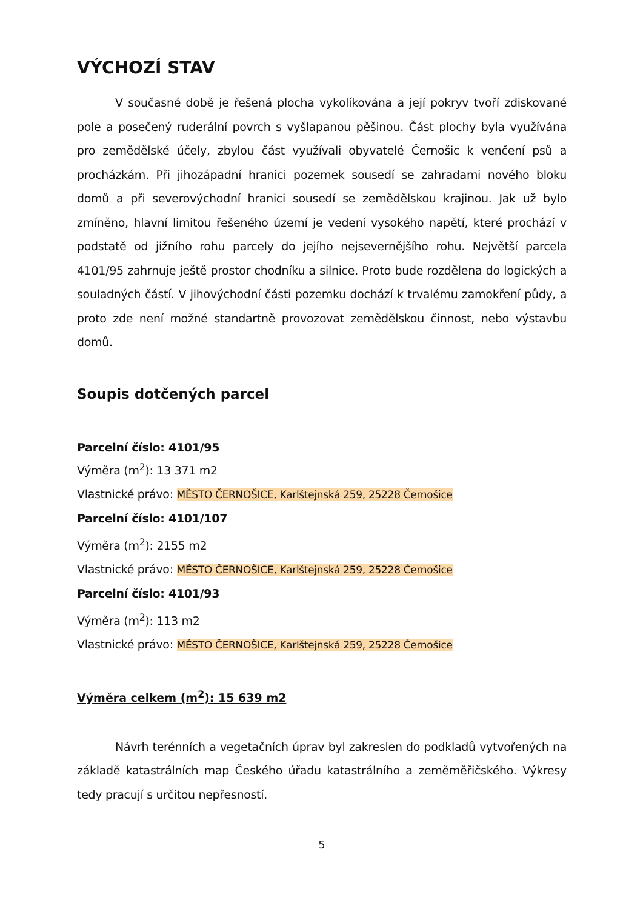VÝCHOZÍ STAV
V současné době je řešená plocha vykolíkována a její pokryv tvoří zdiskované pole a posečený ruderální povrch s vyšlapanou pěšinou. Část plochy byla využívána pro zemědělské účely, zbylou část využívali obyvatelé Černošic k venčení psů a procházkám. Při jihozápadní hranici pozemek sousedí se zahradami nového bloku domů a při severovýchodní hranici sousedí se zemědělskou krajinou. Jak už bylo zmíněno, hlavní limitou řešeného území je vedení vysokého napětí, které prochází v podstatě od jižního rohu parcely do jejího nejsevernějšího rohu. Největší parcela 4101/95 zahrnuje ještě prostor chodníku a silnice. Proto bude rozdělena do logických a souladných částí. V jihovýchodní části pozemku dochází k trvalému zamokření půdy, a proto zde není možné standartně provozovat zemědělskou činnost, nebo výstavbu domů.
Soupis dotčených parcel
Parcelní číslo: 4101/95
Výměra (m<sup>2</sup>): 13 371 m2
Vlastnické právo: MĚSTO ČERNOŠICE, Karlštejnská 259, 25228 Černošice
Parcelní číslo: 4101/107
Výměra (m<sup>2</sup>): 2155 m2
Vlastnické právo: MĚSTO ČERNOŠICE, Karlštejnská 259, 25228 Černošice
Parcelní číslo: 4101/93
Výměra (m<sup>2</sup>): 113 m2
Vlastnické právo: MĚSTO ČERNOŠICE, Karlštejnská 259, 25228 Černošice
Výměra celkem (m<sup>2</sup>): 15 639 m2
Návrh terénních a vegetačních úprav byl zakreslen do podkladů vytvořených na základě katastrálních map Českého úřadu katastrálního a zeměměřičského. Výkresy tedy pracují s určitou nepřesností.
5